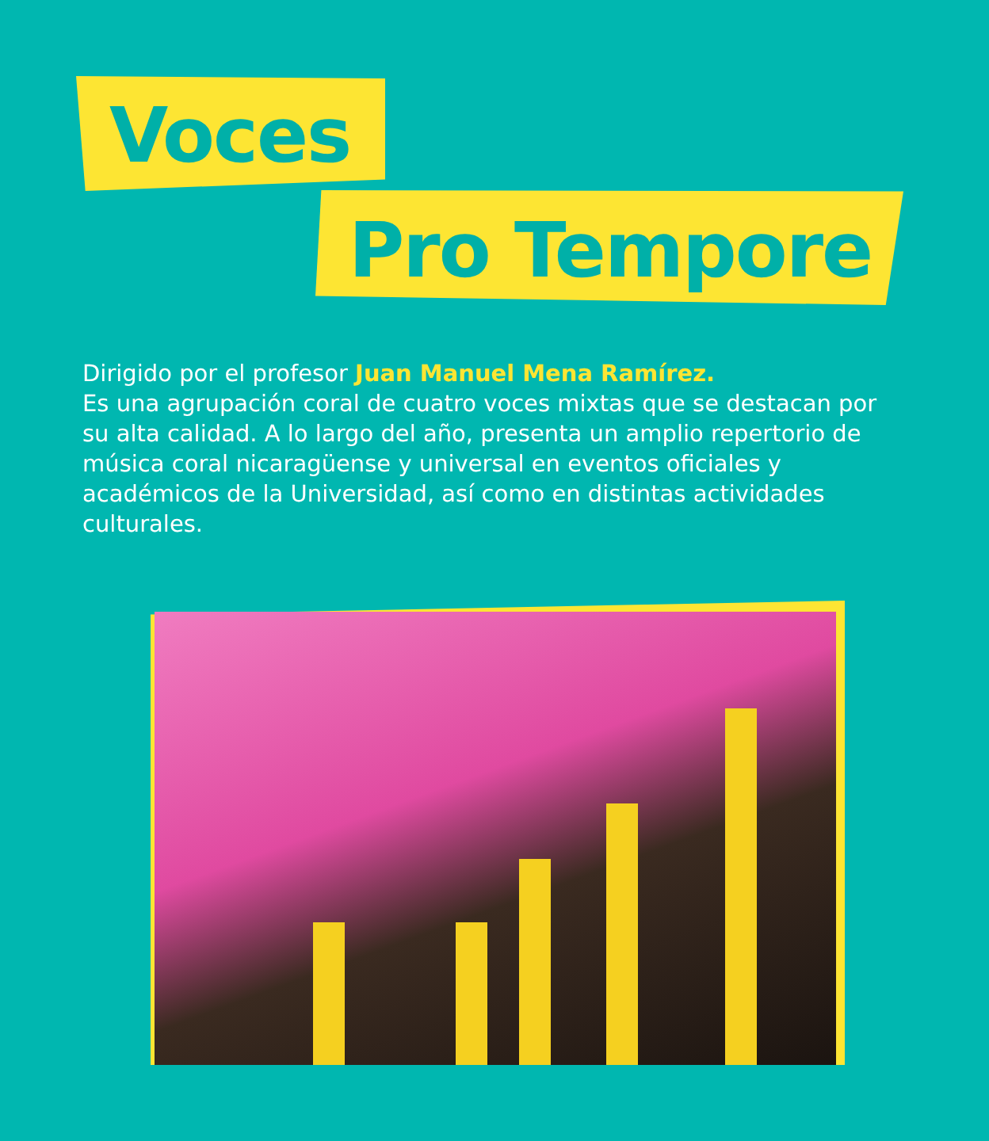Voces
Pro Tempore
Dirigido por el profesor Juan Manuel Mena Ramírez.
Es una agrupación coral de cuatro voces mixtas que se destacan por su alta calidad. A lo largo del año, presenta un amplio repertorio de música coral nicaragüense y universal en eventos oficiales y académicos de la Universidad, así como en distintas actividades culturales.